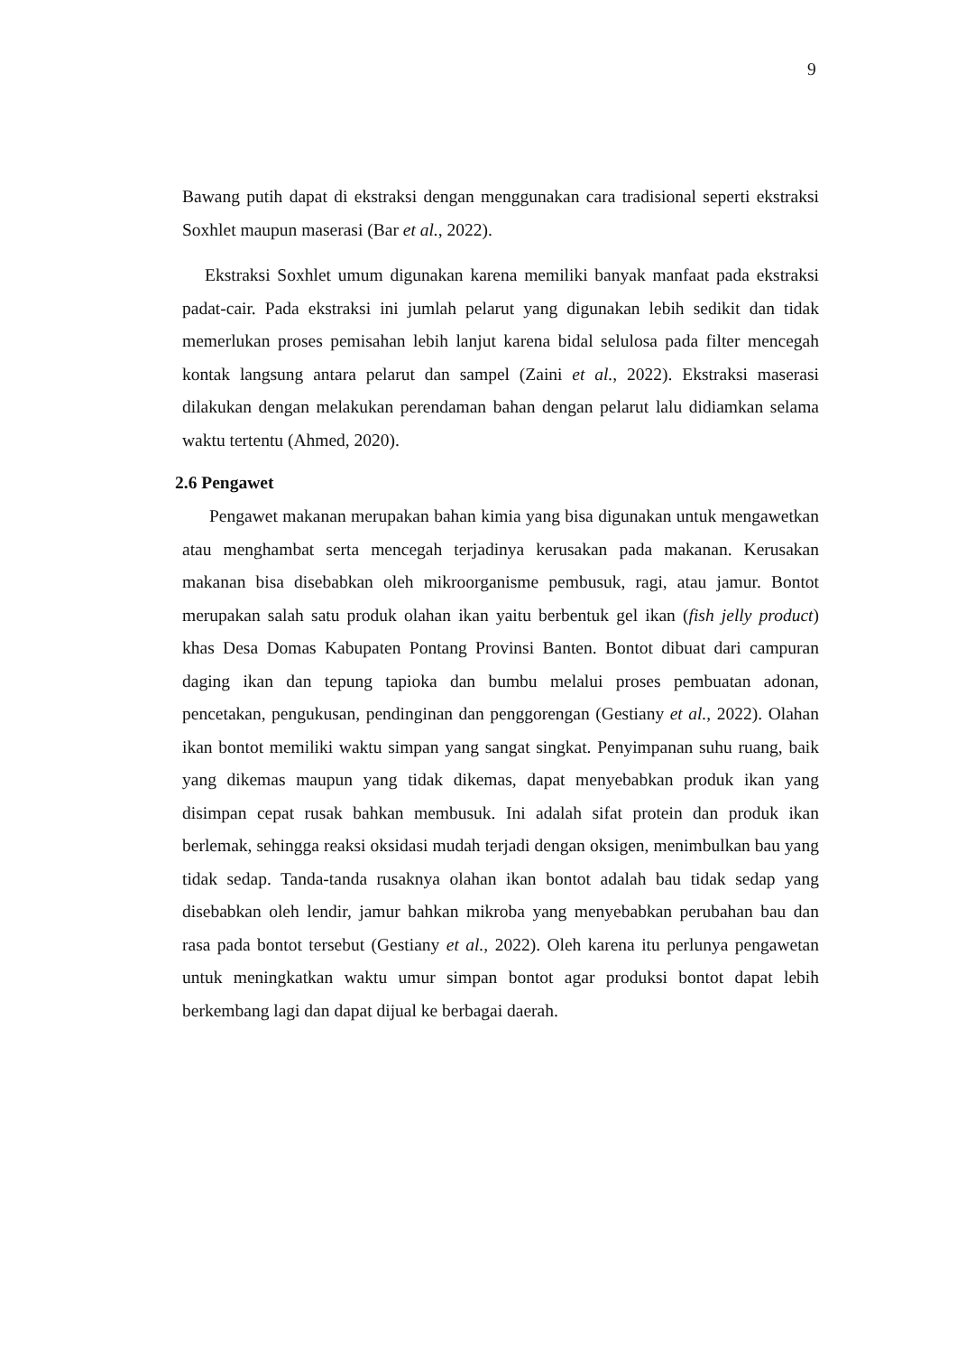9
Bawang putih dapat di ekstraksi dengan menggunakan cara tradisional seperti ekstraksi Soxhlet maupun maserasi (Bar et al., 2022).
Ekstraksi Soxhlet umum digunakan karena memiliki banyak manfaat pada ekstraksi padat-cair. Pada ekstraksi ini jumlah pelarut yang digunakan lebih sedikit dan tidak memerlukan proses pemisahan lebih lanjut karena bidal selulosa pada filter mencegah kontak langsung antara pelarut dan sampel (Zaini et al., 2022). Ekstraksi maserasi dilakukan dengan melakukan perendaman bahan dengan pelarut lalu didiamkan selama waktu tertentu (Ahmed, 2020).
2.6 Pengawet
Pengawet makanan merupakan bahan kimia yang bisa digunakan untuk mengawetkan atau menghambat serta mencegah terjadinya kerusakan pada makanan. Kerusakan makanan bisa disebabkan oleh mikroorganisme pembusuk, ragi, atau jamur. Bontot merupakan salah satu produk olahan ikan yaitu berbentuk gel ikan (fish jelly product) khas Desa Domas Kabupaten Pontang Provinsi Banten. Bontot dibuat dari campuran daging ikan dan tepung tapioka dan bumbu melalui proses pembuatan adonan, pencetakan, pengukusan, pendinginan dan penggorengan (Gestiany et al., 2022). Olahan ikan bontot memiliki waktu simpan yang sangat singkat. Penyimpanan suhu ruang, baik yang dikemas maupun yang tidak dikemas, dapat menyebabkan produk ikan yang disimpan cepat rusak bahkan membusuk. Ini adalah sifat protein dan produk ikan berlemak, sehingga reaksi oksidasi mudah terjadi dengan oksigen, menimbulkan bau yang tidak sedap. Tanda-tanda rusaknya olahan ikan bontot adalah bau tidak sedap yang disebabkan oleh lendir, jamur bahkan mikroba yang menyebabkan perubahan bau dan rasa pada bontot tersebut (Gestiany et al., 2022). Oleh karena itu perlunya pengawetan untuk meningkatkan waktu umur simpan bontot agar produksi bontot dapat lebih berkembang lagi dan dapat dijual ke berbagai daerah.